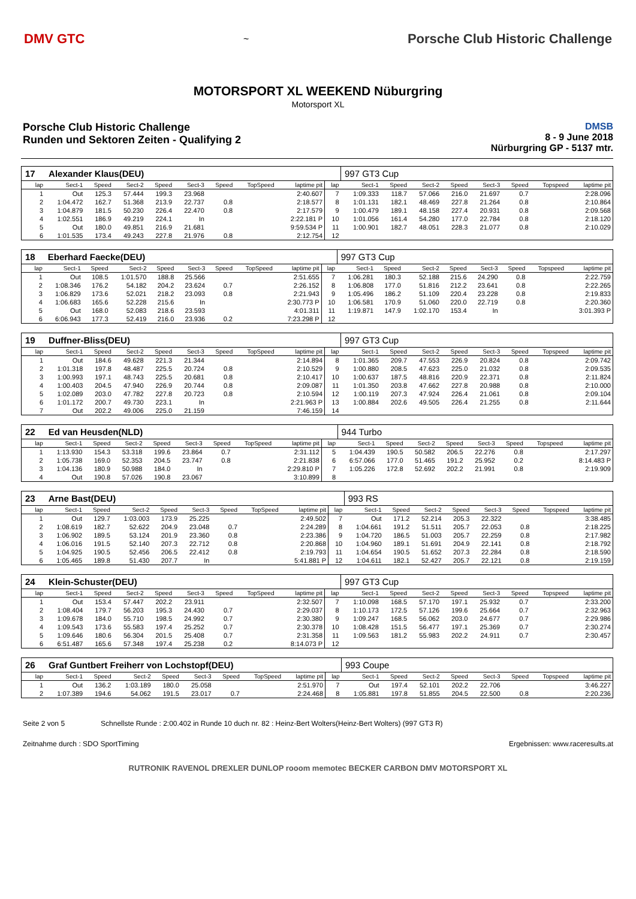DMV GTC
~
Porsche Club Historic Challenge
MOTORSPORT XL WEEKEND Nüburgring
Motorsport XL
Porsche Club Historic Challenge
Runden und Sektoren Zeiten - Qualifying 2
DMSB
8 - 9 June 2018
Nürburgring GP - 5137 mtr.
| 17 | Alexander Klaus(DEU) | | | | | | | | | 997 GT3 Cup | | | | | | | |
| lap | Sect-1 | Speed | Sect-2 | Speed | Sect-3 | Speed | TopSpeed | laptime pit | lap | Sect-1 | Speed | Sect-2 | Speed | Sect-3 | Speed | Topspeed | laptime pit |
| 1 | Out | 125.3 | 57.444 | 199.3 | 23.968 | | | 2:40.607 | 7 | 1:09.333 | 118.7 | 57.066 | 216.0 | 21.697 | 0.7 | | 2:28.096 |
| 2 | 1:04.472 | 162.7 | 51.368 | 213.9 | 22.737 | 0.8 | | 2:18.577 | 8 | 1:01.131 | 182.1 | 48.469 | 227.8 | 21.264 | 0.8 | | 2:10.864 |
| 3 | 1:04.879 | 181.5 | 50.230 | 226.4 | 22.470 | 0.8 | | 2:17.579 | 9 | 1:00.479 | 189.1 | 48.158 | 227.4 | 20.931 | 0.8 | | 2:09.568 |
| 4 | 1:02.551 | 186.9 | 49.219 | 224.1 | In | | | 2:22.181 P | 10 | 1:01.056 | 161.4 | 54.280 | 177.0 | 22.784 | 0.8 | | 2:18.120 |
| 5 | Out | 180.0 | 49.851 | 216.9 | 21.681 | | | 9:59.534 P | 11 | 1:00.901 | 182.7 | 48.051 | 228.3 | 21.077 | 0.8 | | 2:10.029 |
| 6 | 1:01.535 | 173.4 | 49.243 | 227.8 | 21.976 | 0.8 | | 2:12.754 | 12 | | | | | | | | |
| 18 | Eberhard Faecke(DEU) | | | | | | | | | 997 GT3 Cup | | | | | | | |
| lap | Sect-1 | Speed | Sect-2 | Speed | Sect-3 | Speed | TopSpeed | laptime pit | lap | Sect-1 | Speed | Sect-2 | Speed | Sect-3 | Speed | Topspeed | laptime pit |
| 1 | Out | 108.5 | 1:01.570 | 188.8 | 25.566 | | | 2:51.655 | 7 | 1:06.281 | 180.3 | 52.188 | 215.6 | 24.290 | 0.8 | | 2:22.759 |
| 2 | 1:08.346 | 176.2 | 54.182 | 204.2 | 23.624 | 0.7 | | 2:26.152 | 8 | 1:06.808 | 177.0 | 51.816 | 212.2 | 23.641 | 0.8 | | 2:22.265 |
| 3 | 1:06.829 | 173.6 | 52.021 | 218.2 | 23.093 | 0.8 | | 2:21.943 | 9 | 1:05.496 | 186.2 | 51.109 | 220.4 | 23.228 | 0.8 | | 2:19.833 |
| 4 | 1:06.683 | 165.6 | 52.228 | 215.6 | In | | | 2:30.773 P | 10 | 1:06.581 | 170.9 | 51.060 | 220.0 | 22.719 | 0.8 | | 2:20.360 |
| 5 | Out | 168.0 | 52.083 | 218.6 | 23.593 | | | 4:01.311 | 11 | 1:19.871 | 147.9 | 1:02.170 | 153.4 | In | | | 3:01.393 P |
| 6 | 6:06.943 | 177.3 | 52.419 | 216.0 | 23.936 | 0.2 | | 7:23.298 P | 12 | | | | | | | | |
| 19 | Duffner-Bliss(DEU) | | | | | | | | | 997 GT3 Cup | | | | | | | |
| lap | Sect-1 | Speed | Sect-2 | Speed | Sect-3 | Speed | TopSpeed | laptime pit | lap | Sect-1 | Speed | Sect-2 | Speed | Sect-3 | Speed | Topspeed | laptime pit |
| 1 | Out | 184.6 | 49.628 | 221.3 | 21.344 | | | 2:14.894 | 8 | 1:01.365 | 209.7 | 47.553 | 226.9 | 20.824 | 0.8 | | 2:09.742 |
| 2 | 1:01.318 | 197.8 | 48.487 | 225.5 | 20.724 | 0.8 | | 2:10.529 | 9 | 1:00.880 | 208.5 | 47.623 | 225.0 | 21.032 | 0.8 | | 2:09.535 |
| 3 | 1:00.993 | 197.1 | 48.743 | 225.5 | 20.681 | 0.8 | | 2:10.417 | 10 | 1:00.637 | 187.5 | 48.816 | 220.9 | 22.371 | 0.8 | | 2:11.824 |
| 4 | 1:00.403 | 204.5 | 47.940 | 226.9 | 20.744 | 0.8 | | 2:09.087 | 11 | 1:01.350 | 203.8 | 47.662 | 227.8 | 20.988 | 0.8 | | 2:10.000 |
| 5 | 1:02.089 | 203.0 | 47.782 | 227.8 | 20.723 | 0.8 | | 2:10.594 | 12 | 1:00.119 | 207.3 | 47.924 | 226.4 | 21.061 | 0.8 | | 2:09.104 |
| 6 | 1:01.172 | 200.7 | 49.730 | 223.1 | In | | | 2:21.963 P | 13 | 1:00.884 | 202.6 | 49.505 | 226.4 | 21.255 | 0.8 | | 2:11.644 |
| 7 | Out | 202.2 | 49.006 | 225.0 | 21.159 | | | 7:46.159 | 14 | | | | | | | | |
| 22 | Ed van Heusden(NLD) | | | | | | | | | 944 Turbo | | | | | | | |
| lap | Sect-1 | Speed | Sect-2 | Speed | Sect-3 | Speed | TopSpeed | laptime pit | lap | Sect-1 | Speed | Sect-2 | Speed | Sect-3 | Speed | Topspeed | laptime pit |
| 1 | 1:13.930 | 154.3 | 53.318 | 199.6 | 23.864 | 0.7 | | 2:31.112 | 5 | 1:04.439 | 190.5 | 50.582 | 206.5 | 22.276 | 0.8 | | 2:17.297 |
| 2 | 1:05.738 | 169.0 | 52.353 | 204.5 | 23.747 | 0.8 | | 2:21.838 | 6 | 6:57.066 | 177.0 | 51.465 | 191.2 | 25.952 | 0.2 | | 8:14.483 P |
| 3 | 1:04.136 | 180.9 | 50.988 | 184.0 | In | | | 2:29.810 P | 7 | 1:05.226 | 172.8 | 52.692 | 202.2 | 21.991 | 0.8 | | 2:19.909 |
| 4 | Out | 190.8 | 57.026 | 190.8 | 23.067 | | | 3:10.899 | 8 | | | | | | | | |
| 23 | Arne Bast(DEU) | | | | | | | | | 993 RS | | | | | | | |
| lap | Sect-1 | Speed | Sect-2 | Speed | Sect-3 | Speed | TopSpeed | laptime pit | lap | Sect-1 | Speed | Sect-2 | Speed | Sect-3 | Speed | Topspeed | laptime pit |
| 1 | Out | 129.7 | 1:03.003 | 173.9 | 25.225 | | | 2:49.502 | 7 | Out | 171.2 | 52.214 | 205.3 | 22.322 | | | 3:38.485 |
| 2 | 1:08.619 | 182.7 | 52.622 | 204.9 | 23.048 | 0.7 | | 2:24.289 | 8 | 1:04.661 | 191.2 | 51.511 | 205.7 | 22.053 | 0.8 | | 2:18.225 |
| 3 | 1:06.902 | 189.5 | 53.124 | 201.9 | 23.360 | 0.8 | | 2:23.386 | 9 | 1:04.720 | 186.5 | 51.003 | 205.7 | 22.259 | 0.8 | | 2:17.982 |
| 4 | 1:06.016 | 191.5 | 52.140 | 207.3 | 22.712 | 0.8 | | 2:20.868 | 10 | 1:04.960 | 189.1 | 51.691 | 204.9 | 22.141 | 0.8 | | 2:18.792 |
| 5 | 1:04.925 | 190.5 | 52.456 | 206.5 | 22.412 | 0.8 | | 2:19.793 | 11 | 1:04.654 | 190.5 | 51.652 | 207.3 | 22.284 | 0.8 | | 2:18.590 |
| 6 | 1:05.465 | 189.8 | 51.430 | 207.7 | In | | | 5:41.881 P | 12 | 1:04.611 | 182.1 | 52.427 | 205.7 | 22.121 | 0.8 | | 2:19.159 |
| 24 | Klein-Schuster(DEU) | | | | | | | | | 997 GT3 Cup | | | | | | | |
| lap | Sect-1 | Speed | Sect-2 | Speed | Sect-3 | Speed | TopSpeed | laptime pit | lap | Sect-1 | Speed | Sect-2 | Speed | Sect-3 | Speed | Topspeed | laptime pit |
| 1 | Out | 153.4 | 57.447 | 202.2 | 23.911 | | | 2:32.507 | 7 | 1:10.098 | 168.5 | 57.170 | 197.1 | 25.932 | 0.7 | | 2:33.200 |
| 2 | 1:08.404 | 179.7 | 56.203 | 195.3 | 24.430 | 0.7 | | 2:29.037 | 8 | 1:10.173 | 172.5 | 57.126 | 199.6 | 25.664 | 0.7 | | 2:32.963 |
| 3 | 1:09.678 | 184.0 | 55.710 | 198.5 | 24.992 | 0.7 | | 2:30.380 | 9 | 1:09.247 | 168.5 | 56.062 | 203.0 | 24.677 | 0.7 | | 2:29.986 |
| 4 | 1:09.543 | 173.6 | 55.583 | 197.4 | 25.252 | 0.7 | | 2:30.378 | 10 | 1:08.428 | 151.5 | 56.477 | 197.1 | 25.369 | 0.7 | | 2:30.274 |
| 5 | 1:09.646 | 180.6 | 56.304 | 201.5 | 25.408 | 0.7 | | 2:31.358 | 11 | 1:09.563 | 181.2 | 55.983 | 202.2 | 24.911 | 0.7 | | 2:30.457 |
| 6 | 6:51.487 | 165.6 | 57.348 | 197.4 | 25.238 | 0.2 | | 8:14.073 P | 12 | | | | | | | | |
| 26 | Graf Guntbert Freiherr von Lochstopf(DEU) | | | | | | | | | 993 Coupe | | | | | | | |
| lap | Sect-1 | Speed | Sect-2 | Speed | Sect-3 | Speed | TopSpeed | laptime pit | lap | Sect-1 | Speed | Sect-2 | Speed | Sect-3 | Speed | Topspeed | laptime pit |
| 1 | Out | 136.2 | 1:03.189 | 180.0 | 25.058 | | | 2:51.970 | 7 | Out | 197.4 | 52.101 | 202.2 | 22.706 | | | 3:46.227 |
| 2 | 1:07.389 | 194.6 | 54.062 | 191.5 | 23.017 | 0.7 | | 2:24.468 | 8 | 1:05.881 | 197.8 | 51.855 | 204.5 | 22.500 | 0.8 | | 2:20.236 |
Seite 2 von 5 Schnellste Runde : 2:00.402 in Runde 10 duch nr. 82 : Heinz-Bert Wolters(Heinz-Bert Wolters) (997 GT3 R)
Zeitnahme durch : SDO SportTiming Ergebnissen: www.raceresults.at
RUTRONIK RAVENOL DREXLER DUNLOP rooom memotec BECKER CARBON DMV MOTORSPORT XL